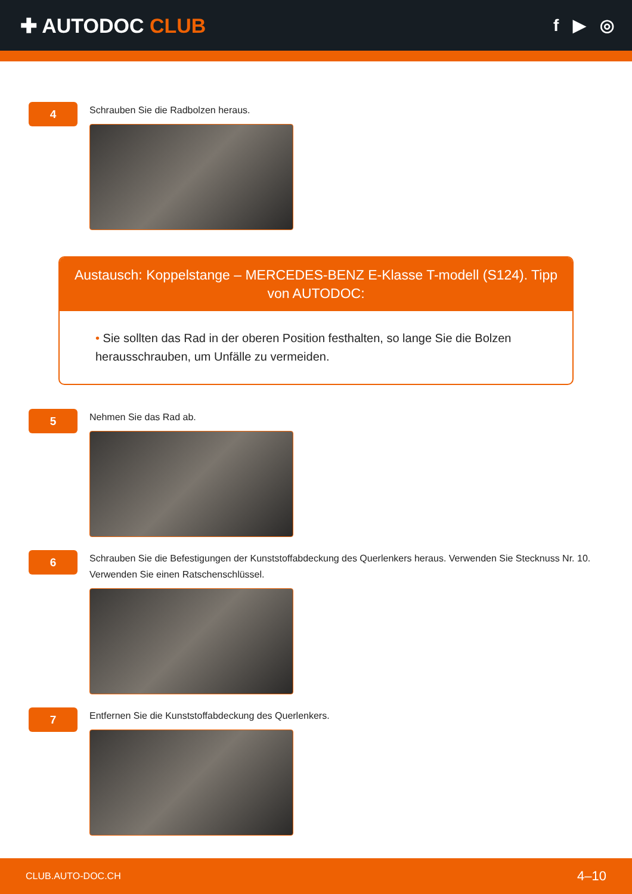✚ AUTODOC CLUB
f ▶ ◎
4
Schrauben Sie die Radbolzen heraus.
Austausch: Koppelstange – MERCEDES-BENZ E-Klasse T-modell (S124). Tipp von AUTODOC:
• Sie sollten das Rad in der oberen Position festhalten, so lange Sie die Bolzen herausschrauben, um Unfälle zu vermeiden.
5
Nehmen Sie das Rad ab.
6
Schrauben Sie die Befestigungen der Kunststoffabdeckung des Querlenkers heraus. Verwenden Sie Stecknuss Nr. 10. Verwenden Sie einen Ratschenschlüssel.
7
Entfernen Sie die Kunststoffabdeckung des Querlenkers.
CLUB.AUTO-DOC.CH 4–10